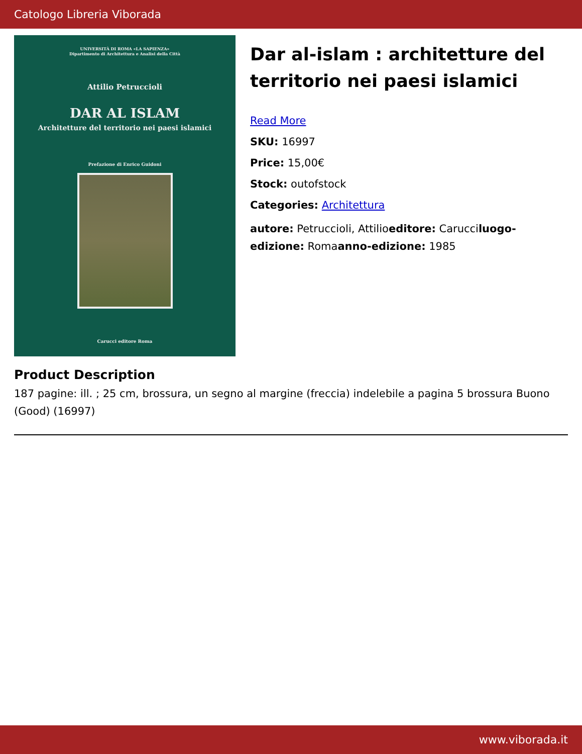Catologo Libreria Viborada
UNIVERSITÀ DI ROMA «LA SAPIENZA»
Dipartimento di Architettura e Analisi della Città
Attilio Petruccioli
DAR AL ISLAM
Architetture del territorio nei paesi islamici
Prefazione di Enrico Guidoni
Carucci editore Roma
Dar al-islam : architetture del territorio nei paesi islamici
Read More
SKU: 16997
Price: 15,00€
Stock: outofstock
Categories: Architettura
autore: Petruccioli, Attilioeditore: Carucciluogo-edizione: Romaanno-edizione: 1985
Product Description
187 pagine: ill. ; 25 cm, brossura, un segno al margine (freccia) indelebile a pagina 5 brossura Buono (Good) (16997)
www.viborada.it